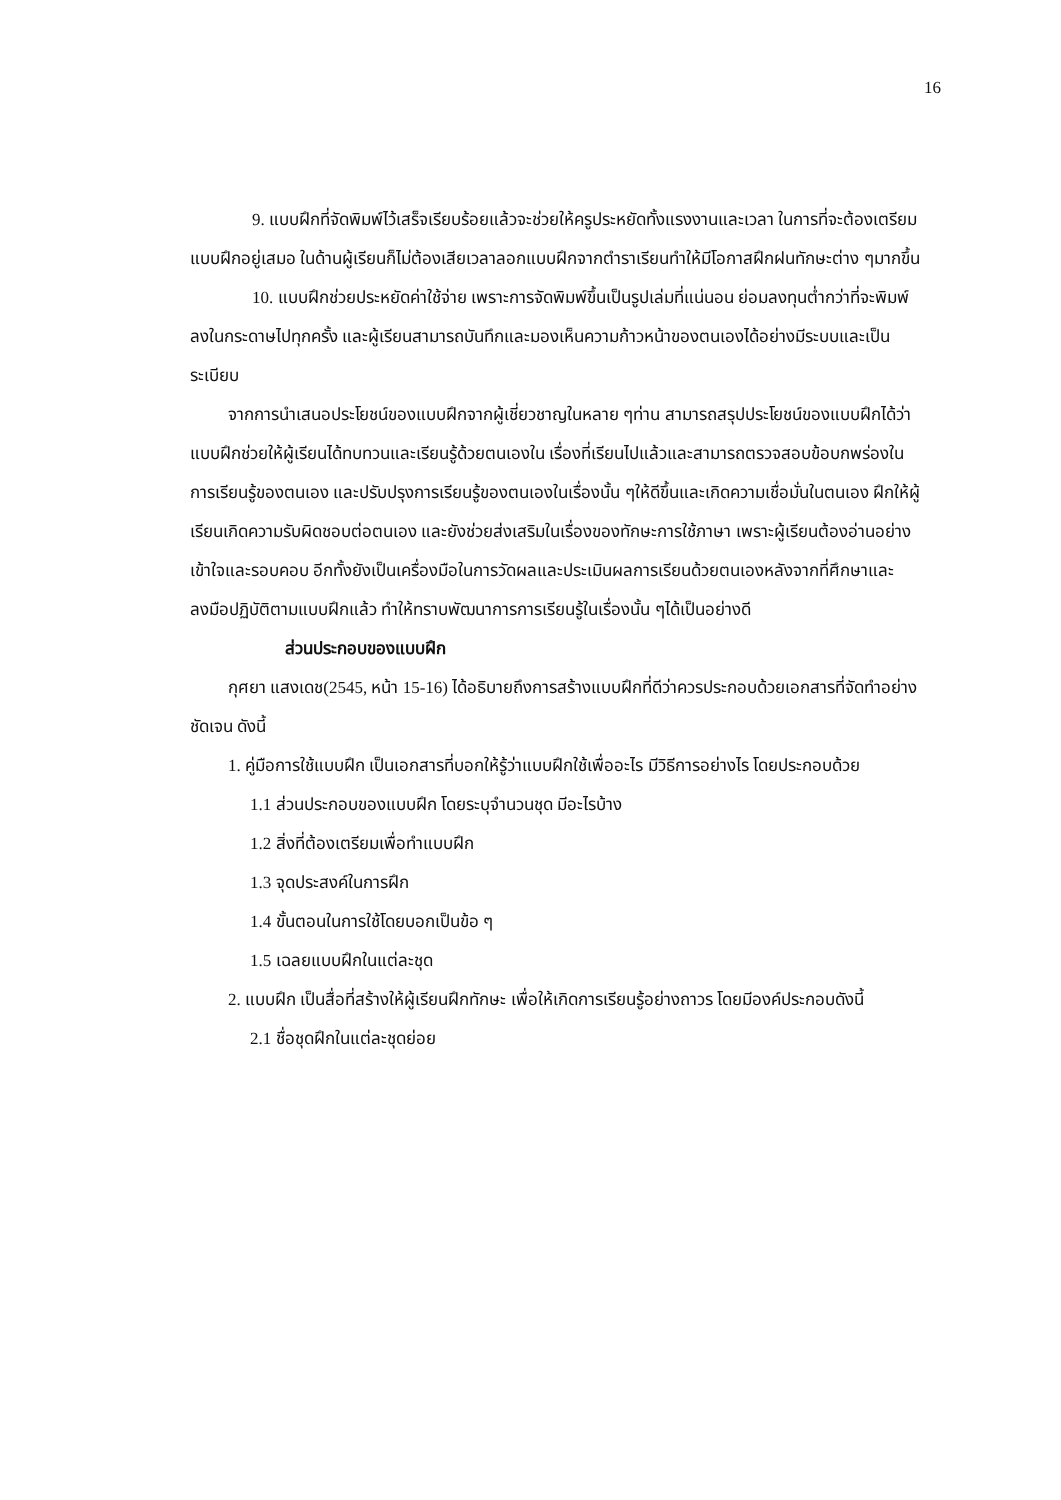16
9. แบบฝึกที่จัดพิมพ์ไว้เสร็จเรียบร้อยแล้วจะช่วยให้ครูประหยัดทั้งแรงงานและเวลา ในการที่จะต้องเตรียมแบบฝึกอยู่เสมอ ในด้านผู้เรียนก็ไม่ต้องเสียเวลาลอกแบบฝึกจากตำราเรียนทำให้มีโอกาสฝึกฝนทักษะต่าง ๆมากขึ้น
10. แบบฝึกช่วยประหยัดค่าใช้จ่าย เพราะการจัดพิมพ์ขึ้นเป็นรูปเล่มที่แน่นอน ย่อมลงทุนต่ำกว่าที่จะพิมพ์ลงในกระดาษไปทุกครั้ง และผู้เรียนสามารถบันทึกและมองเห็นความก้าวหน้าของตนเองได้อย่างมีระบบและเป็นระเบียบ
จากการนำเสนอประโยชน์ของแบบฝึกจากผู้เชี่ยวชาญในหลาย ๆท่าน สามารถสรุปประโยชน์ของแบบฝึกได้ว่า แบบฝึกช่วยให้ผู้เรียนได้ทบทวนและเรียนรู้ด้วยตนเองใน เรื่องที่เรียนไปแล้วและสามารถตรวจสอบข้อบกพร่องในการเรียนรู้ของตนเอง และปรับปรุงการเรียนรู้ของตนเองในเรื่องนั้น ๆให้ดีขึ้นและเกิดความเชื่อมั่นในตนเอง ฝึกให้ผู้เรียนเกิดความรับผิดชอบต่อตนเอง และยังช่วยส่งเสริมในเรื่องของทักษะการใช้ภาษา เพราะผู้เรียนต้องอ่านอย่างเข้าใจและรอบคอบ อีกทั้งยังเป็นเครื่องมือในการวัดผลและประเมินผลการเรียนด้วยตนเองหลังจากที่ศึกษาและลงมือปฏิบัติตามแบบฝึกแล้ว ทำให้ทราบพัฒนาการการเรียนรู้ในเรื่องนั้น ๆได้เป็นอย่างดี
ส่วนประกอบของแบบฝึก
กุศยา แสงเดช(2545, หน้า 15-16) ได้อธิบายถึงการสร้างแบบฝึกที่ดีว่าควรประกอบด้วยเอกสารที่จัดทำอย่างชัดเจน ดังนี้
1. คู่มือการใช้แบบฝึก เป็นเอกสารที่บอกให้รู้ว่าแบบฝึกใช้เพื่ออะไร มีวิธีการอย่างไร โดยประกอบด้วย
1.1 ส่วนประกอบของแบบฝึก โดยระบุจำนวนชุด มีอะไรบ้าง
1.2 สิ่งที่ต้องเตรียมเพื่อทำแบบฝึก
1.3 จุดประสงค์ในการฝึก
1.4 ขั้นตอนในการใช้โดยบอกเป็นข้อ ๆ
1.5 เฉลยแบบฝึกในแต่ละชุด
2. แบบฝึก เป็นสื่อที่สร้างให้ผู้เรียนฝึกทักษะ เพื่อให้เกิดการเรียนรู้อย่างถาวร โดยมีองค์ประกอบดังนี้
2.1 ชื่อชุดฝึกในแต่ละชุดย่อย